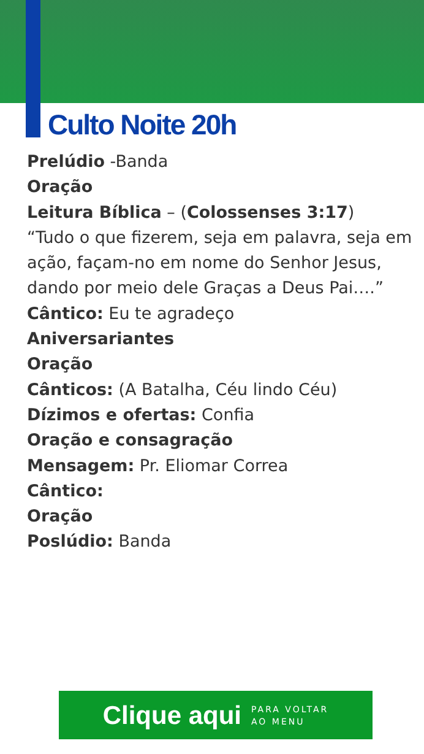Culto Noite 20h
Prelúdio -Banda
Oração
Leitura Bíblica – (Colossenses 3:17)
“Tudo o que fizerem, seja em palavra, seja em ação, façam-no em nome do Senhor Jesus, dando por meio dele Graças a Deus Pai….”
Cântico: Eu te agradeço
Aniversariantes
Oração
Cânticos: (A Batalha, Céu lindo Céu)
Dízimos e ofertas: Confia
Oração e consagração
Mensagem: Pr. Eliomar Correa
Cântico:
Oração
Poslúdio: Banda
Clique aqui PARA VOLTAR
AO MENU